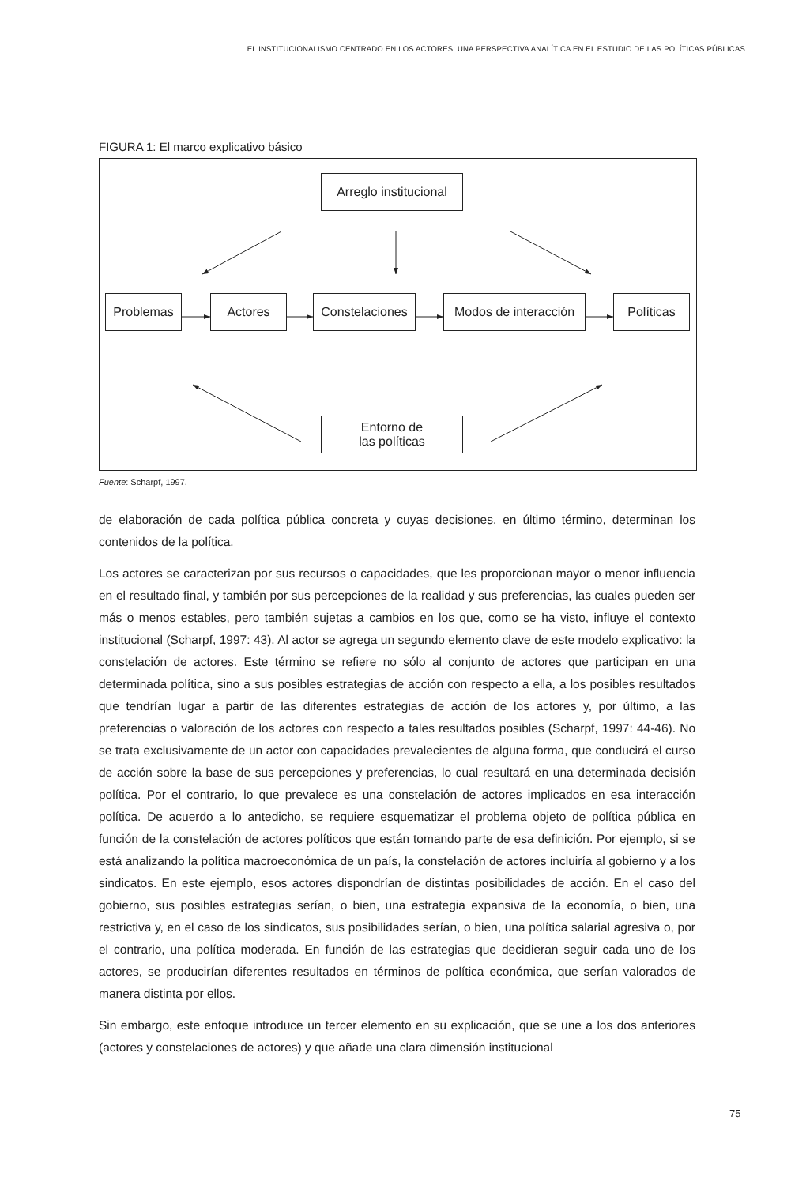EL INSTITUCIONALISMO CENTRADO EN LOS ACTORES: UNA PERSPECTIVA ANALÍTICA EN EL ESTUDIO DE LAS POLÍTICAS PÚBLICAS
FIGURA 1: El marco explicativo básico
Arreglo institucional
Problemas Actores
Constelaciones
Modos de interacción
Políticas
Entorno de
las políticas
Fuente: Scharpf, 1997.
de elaboración de cada política pública concreta y cuyas decisiones, en último término, determinan los contenidos de la política.
Los actores se caracterizan por sus recursos o capacidades, que les proporcionan mayor o menor influencia en el resultado final, y también por sus percepciones de la realidad y sus preferencias, las cuales pueden ser más o menos estables, pero también sujetas a cambios en los que, como se ha visto, influye el contexto institucional (Scharpf, 1997: 43). Al actor se agrega un segundo elemento clave de este modelo explicativo: la constelación de actores. Este término se refiere no sólo al conjunto de actores que participan en una determinada política, sino a sus posibles estrategias de acción con respecto a ella, a los posibles resultados que tendrían lugar a partir de las diferentes estrategias de acción de los actores y, por último, a las preferencias o valoración de los actores con respecto a tales resultados posibles (Scharpf, 1997: 44-46). No se trata exclusivamente de un actor con capacidades prevalecientes de alguna forma, que conducirá el curso de acción sobre la base de sus percepciones y preferencias, lo cual resultará en una determinada decisión política. Por el contrario, lo que prevalece es una constelación de actores implicados en esa interacción política. De acuerdo a lo antedicho, se requiere esquematizar el problema objeto de política pública en función de la constelación de actores políticos que están tomando parte de esa definición. Por ejemplo, si se está analizando la política macroeconómica de un país, la constelación de actores incluiría al gobierno y a los sindicatos. En este ejemplo, esos actores dispondrían de distintas posibilidades de acción. En el caso del gobierno, sus posibles estrategias serían, o bien, una estrategia expansiva de la economía, o bien, una restrictiva y, en el caso de los sindicatos, sus posibilidades serían, o bien, una política salarial agresiva o, por el contrario, una política moderada. En función de las estrategias que decidieran seguir cada uno de los actores, se producirían diferentes resultados en términos de política económica, que serían valorados de manera distinta por ellos.
Sin embargo, este enfoque introduce un tercer elemento en su explicación, que se une a los dos anteriores (actores y constelaciones de actores) y que añade una clara dimensión institucional
75